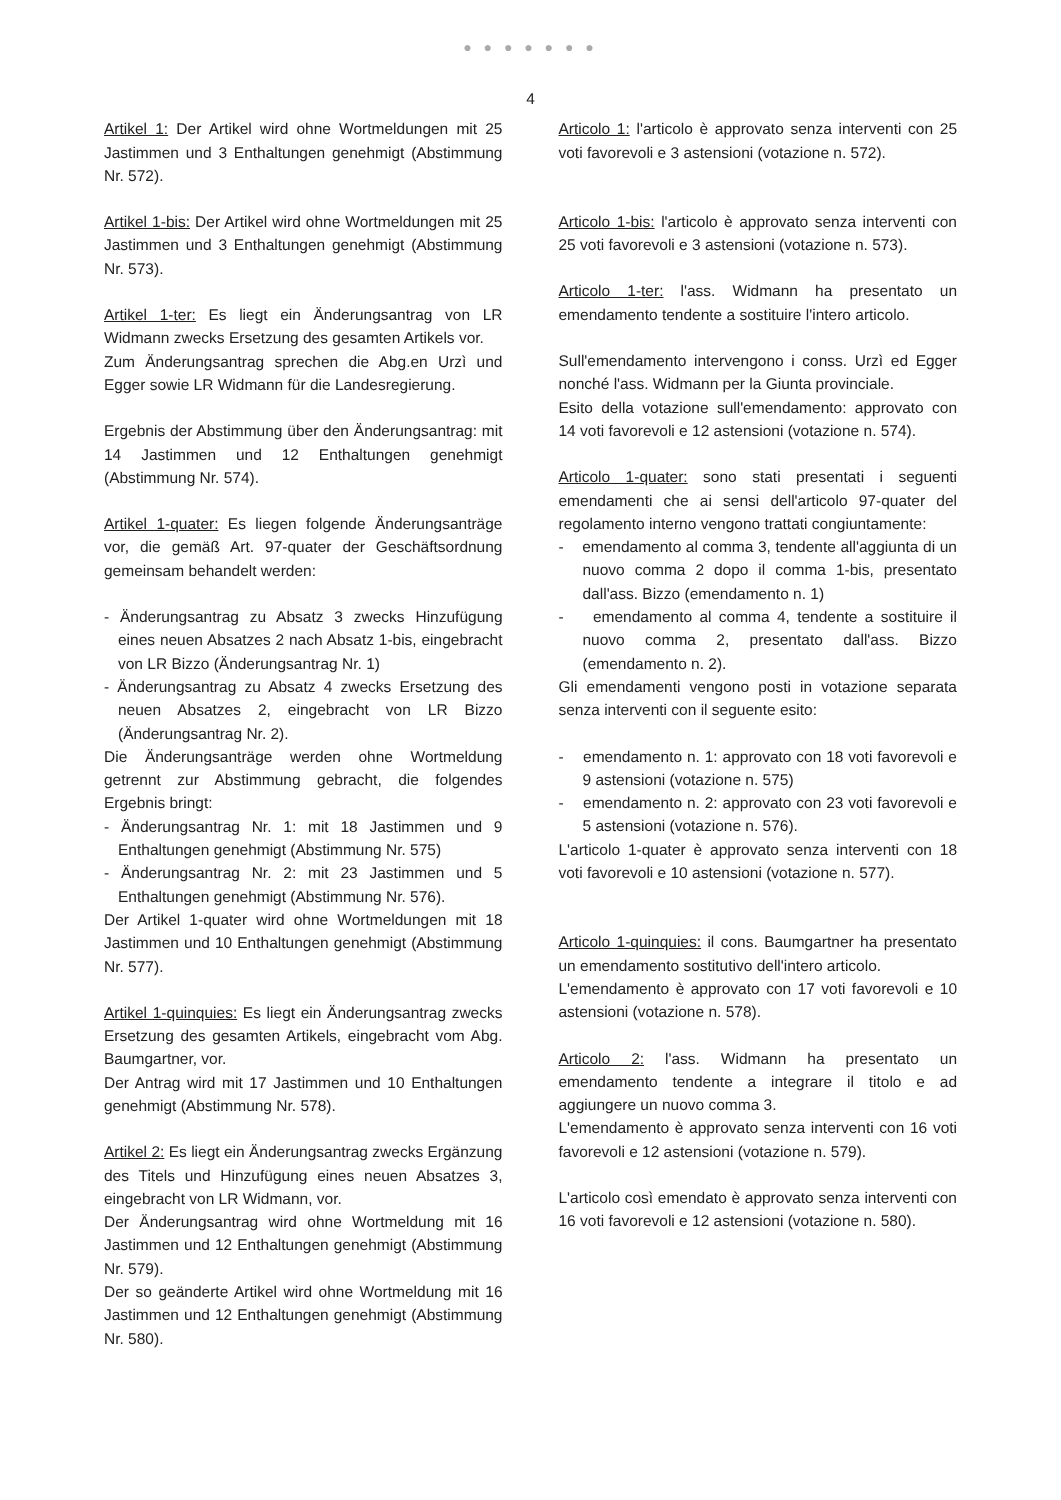● ● ● ● ● ● ●
4
Artikel 1: Der Artikel wird ohne Wortmeldungen mit 25 Jastimmen und 3 Enthaltungen genehmigt (Abstimmung Nr. 572).
Artikel 1-bis: Der Artikel wird ohne Wortmeldungen mit 25 Jastimmen und 3 Enthaltungen genehmigt (Abstimmung Nr. 573).
Artikel 1-ter: Es liegt ein Änderungsantrag von LR Widmann zwecks Ersetzung des gesamten Artikels vor.
Zum Änderungsantrag sprechen die Abg.en Urzì und Egger sowie LR Widmann für die Landesregierung.
Ergebnis der Abstimmung über den Änderungsantrag: mit 14 Jastimmen und 12 Enthaltungen genehmigt (Abstimmung Nr. 574).
Artikel 1-quater: Es liegen folgende Änderungsanträge vor, die gemäß Art. 97-quater der Geschäftsordnung gemeinsam behandelt werden:
- Änderungsantrag zu Absatz 3 zwecks Hinzufügung eines neuen Absatzes 2 nach Absatz 1-bis, eingebracht von LR Bizzo (Änderungsantrag Nr. 1)
- Änderungsantrag zu Absatz 4 zwecks Ersetzung des neuen Absatzes 2, eingebracht von LR Bizzo (Änderungsantrag Nr. 2).
Die Änderungsanträge werden ohne Wortmeldung getrennt zur Abstimmung gebracht, die folgendes Ergebnis bringt:
- Änderungsantrag Nr. 1: mit 18 Jastimmen und 9 Enthaltungen genehmigt (Abstimmung Nr. 575)
- Änderungsantrag Nr. 2: mit 23 Jastimmen und 5 Enthaltungen genehmigt (Abstimmung Nr. 576).
Der Artikel 1-quater wird ohne Wortmeldungen mit 18 Jastimmen und 10 Enthaltungen genehmigt (Abstimmung Nr. 577).
Artikel 1-quinquies: Es liegt ein Änderungsantrag zwecks Ersetzung des gesamten Artikels, eingebracht vom Abg. Baumgartner, vor.
Der Antrag wird mit 17 Jastimmen und 10 Enthaltungen genehmigt (Abstimmung Nr. 578).
Artikel 2: Es liegt ein Änderungsantrag zwecks Ergänzung des Titels und Hinzufügung eines neuen Absatzes 3, eingebracht von LR Widmann, vor.
Der Änderungsantrag wird ohne Wortmeldung mit 16 Jastimmen und 12 Enthaltungen genehmigt (Abstimmung Nr. 579).
Der so geänderte Artikel wird ohne Wortmeldung mit 16 Jastimmen und 12 Enthaltungen genehmigt (Abstimmung Nr. 580).
Articolo 1: l'articolo è approvato senza interventi con 25 voti favorevoli e 3 astensioni (votazione n. 572).
Articolo 1-bis: l'articolo è approvato senza interventi con 25 voti favorevoli e 3 astensioni (votazione n. 573).
Articolo 1-ter: l'ass. Widmann ha presentato un emendamento tendente a sostituire l'intero articolo.
Sull'emendamento intervengono i conss. Urzì ed Egger nonché l'ass. Widmann per la Giunta provinciale.
Esito della votazione sull'emendamento: approvato con 14 voti favorevoli e 12 astensioni (votazione n. 574).
Articolo 1-quater: sono stati presentati i seguenti emendamenti che ai sensi dell'articolo 97-quater del regolamento interno vengono trattati congiuntamente:
- emendamento al comma 3, tendente all'aggiunta di un nuovo comma 2 dopo il comma 1-bis, presentato dall'ass. Bizzo (emendamento n. 1)
- emendamento al comma 4, tendente a sostituire il nuovo comma 2, presentato dall'ass. Bizzo (emendamento n. 2).
Gli emendamenti vengono posti in votazione separata senza interventi con il seguente esito:
- emendamento n. 1: approvato con 18 voti favorevoli e 9 astensioni (votazione n. 575)
- emendamento n. 2: approvato con 23 voti favorevoli e 5 astensioni (votazione n. 576).
L'articolo 1-quater è approvato senza interventi con 18 voti favorevoli e 10 astensioni (votazione n. 577).
Articolo 1-quinquies: il cons. Baumgartner ha presentato un emendamento sostitutivo dell'intero articolo.
L'emendamento è approvato con 17 voti favorevoli e 10 astensioni (votazione n. 578).
Articolo 2: l'ass. Widmann ha presentato un emendamento tendente a integrare il titolo e ad aggiungere un nuovo comma 3.
L'emendamento è approvato senza interventi con 16 voti favorevoli e 12 astensioni (votazione n. 579).
L'articolo così emendato è approvato senza interventi con 16 voti favorevoli e 12 astensioni (votazione n. 580).